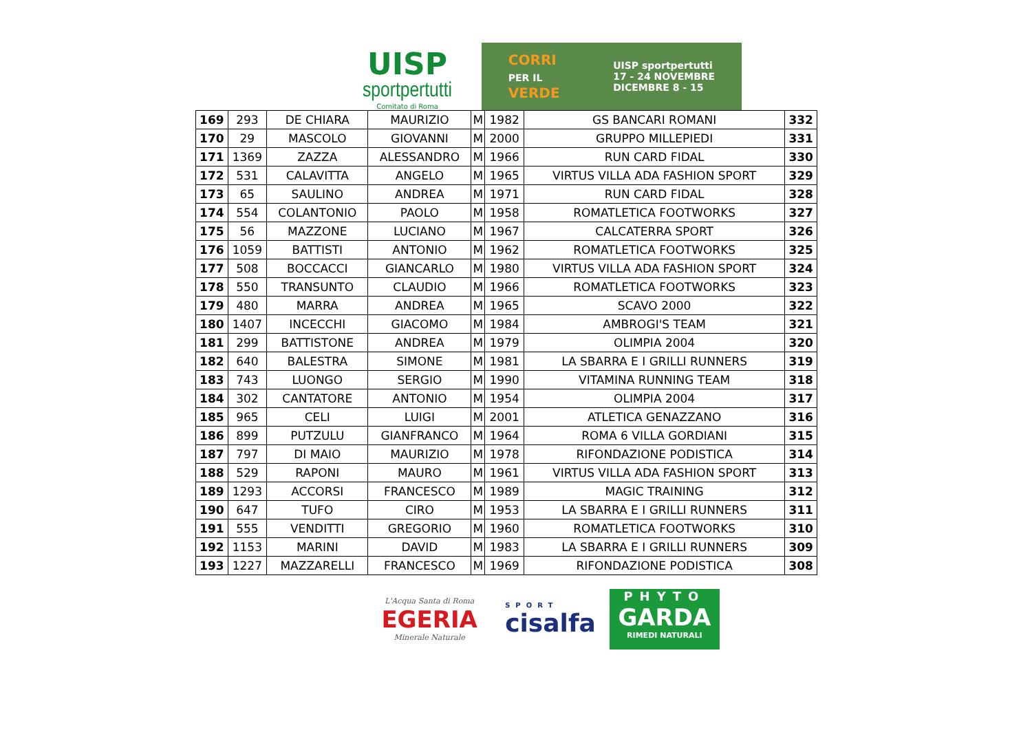UISP
sportpertutti
Comitato di Roma
CORRI
PER IL
VERDE
UISP sportpertutti
17 - 24 NOVEMBRE
DICEMBRE 8 - 15
| 169 | 293 | DE CHIARA | MAURIZIO | M | 1982 | GS BANCARI ROMANI | 332 |
| 170 | 29 | MASCOLO | GIOVANNI | M | 2000 | GRUPPO MILLEPIEDI | 331 |
| 171 | 1369 | ZAZZA | ALESSANDRO | M | 1966 | RUN CARD FIDAL | 330 |
| 172 | 531 | CALAVITTA | ANGELO | M | 1965 | VIRTUS VILLA ADA FASHION SPORT | 329 |
| 173 | 65 | SAULINO | ANDREA | M | 1971 | RUN CARD FIDAL | 328 |
| 174 | 554 | COLANTONIO | PAOLO | M | 1958 | ROMATLETICA FOOTWORKS | 327 |
| 175 | 56 | MAZZONE | LUCIANO | M | 1967 | CALCATERRA SPORT | 326 |
| 176 | 1059 | BATTISTI | ANTONIO | M | 1962 | ROMATLETICA FOOTWORKS | 325 |
| 177 | 508 | BOCCACCI | GIANCARLO | M | 1980 | VIRTUS VILLA ADA FASHION SPORT | 324 |
| 178 | 550 | TRANSUNTO | CLAUDIO | M | 1966 | ROMATLETICA FOOTWORKS | 323 |
| 179 | 480 | MARRA | ANDREA | M | 1965 | SCAVO 2000 | 322 |
| 180 | 1407 | INCECCHI | GIACOMO | M | 1984 | AMBROGI'S TEAM | 321 |
| 181 | 299 | BATTISTONE | ANDREA | M | 1979 | OLIMPIA 2004 | 320 |
| 182 | 640 | BALESTRA | SIMONE | M | 1981 | LA SBARRA E I GRILLI RUNNERS | 319 |
| 183 | 743 | LUONGO | SERGIO | M | 1990 | VITAMINA RUNNING TEAM | 318 |
| 184 | 302 | CANTATORE | ANTONIO | M | 1954 | OLIMPIA 2004 | 317 |
| 185 | 965 | CELI | LUIGI | M | 2001 | ATLETICA GENAZZANO | 316 |
| 186 | 899 | PUTZULU | GIANFRANCO | M | 1964 | ROMA 6 VILLA GORDIANI | 315 |
| 187 | 797 | DI MAIO | MAURIZIO | M | 1978 | RIFONDAZIONE PODISTICA | 314 |
| 188 | 529 | RAPONI | MAURO | M | 1961 | VIRTUS VILLA ADA FASHION SPORT | 313 |
| 189 | 1293 | ACCORSI | FRANCESCO | M | 1989 | MAGIC TRAINING | 312 |
| 190 | 647 | TUFO | CIRO | M | 1953 | LA SBARRA E I GRILLI RUNNERS | 311 |
| 191 | 555 | VENDITTI | GREGORIO | M | 1960 | ROMATLETICA FOOTWORKS | 310 |
| 192 | 1153 | MARINI | DAVID | M | 1983 | LA SBARRA E I GRILLI RUNNERS | 309 |
| 193 | 1227 | MAZZARELLI | FRANCESCO | M | 1969 | RIFONDAZIONE PODISTICA | 308 |
L'Acqua Santa di Roma
EGERIA
Minerale Naturale
SPORT
cisalfa
PHYTO
GARDA
RIMEDI NATURALI